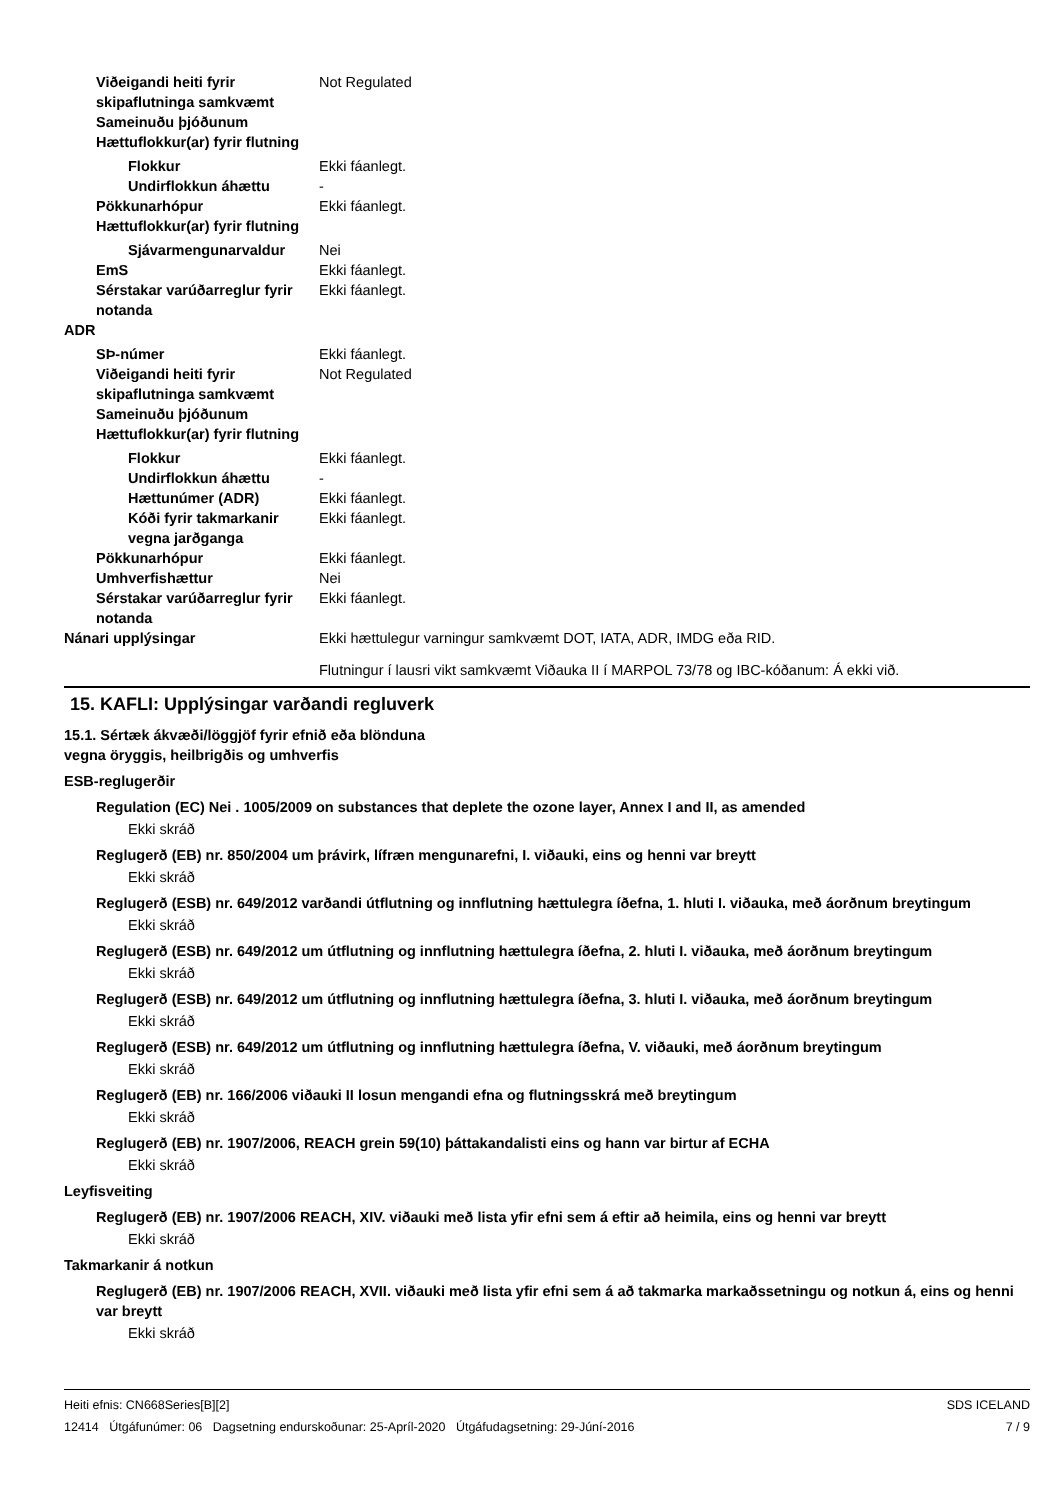Viðeigandi heiti fyrir skipaflutninga samkvæmt Sameinuðu þjóðunum Not Regulated
Hættuflokkur(ar) fyrir flutning
Flokkur Ekki fáanlegt.
Undirflokkun áhættu -
Pökkunarhópur Ekki fáanlegt.
Hættuflokkur(ar) fyrir flutning
Sjávarmengunarvaldur Nei
EmS Ekki fáanlegt.
Sérstakar varúðarreglur fyrir notanda Ekki fáanlegt.
ADR
SÞ-númer Ekki fáanlegt.
Viðeigandi heiti fyrir skipaflutninga samkvæmt Sameinuðu þjóðunum Not Regulated
Hættuflokkur(ar) fyrir flutning
Flokkur Ekki fáanlegt.
Undirflokkun áhættu -
Hættunúmer (ADR) Ekki fáanlegt.
Kóði fyrir takmarkanir vegna jarðganga Ekki fáanlegt.
Pökkunarhópur Ekki fáanlegt.
Umhverfishættur Nei
Sérstakar varúðarreglur fyrir notanda Ekki fáanlegt.
Nánari upplýsingar Ekki hættulegur varningur samkvæmt DOT, IATA, ADR, IMDG eða RID.
Flutningur í lausri vikt samkvæmt Viðauka II í MARPOL 73/78 og IBC-kóðanum: Á ekki við.
15. KAFLI: Upplýsingar varðandi regluverk
15.1. Sértæk ákvæði/löggjöf fyrir efnið eða blönduna
vegna öryggis, heilbrigðis og umhverfis
ESB-reglugerðir
Regulation (EC) Nei . 1005/2009 on substances that deplete the ozone layer, Annex I and II, as amended
Ekki skráð
Reglugerð (EB) nr. 850/2004 um þrávirk, lífræn mengunarefni, I. viðauki, eins og henni var breytt
Ekki skráð
Reglugerð (ESB) nr. 649/2012 varðandi útflutning og innflutning hættulegra íðefna, 1. hluti I. viðauka, með áorðnum breytingum
Ekki skráð
Reglugerð (ESB) nr. 649/2012 um útflutning og innflutning hættulegra íðefna, 2. hluti I. viðauka, með áorðnum breytingum
Ekki skráð
Reglugerð (ESB) nr. 649/2012 um útflutning og innflutning hættulegra íðefna, 3. hluti I. viðauka, með áorðnum breytingum
Ekki skráð
Reglugerð (ESB) nr. 649/2012 um útflutning og innflutning hættulegra íðefna, V. viðauki, með áorðnum breytingum
Ekki skráð
Reglugerð (EB) nr. 166/2006 viðauki II losun mengandi efna og flutningsskrá með breytingum
Ekki skráð
Reglugerð (EB) nr. 1907/2006, REACH grein 59(10) þáttakandalisti eins og hann var birtur af ECHA
Ekki skráð
Leyfisveiting
Reglugerð (EB) nr. 1907/2006 REACH, XIV. viðauki með lista yfir efni sem á eftir að heimila, eins og henni var breytt
Ekki skráð
Takmarkanir á notkun
Reglugerð (EB) nr. 1907/2006 REACH, XVII. viðauki með lista yfir efni sem á að takmarka markaðssetningu og notkun á, eins og henni var breytt
Ekki skráð
Heiti efnis: CN668Series[B][2]
12414 Útgáfunúmer: 06 Dagsetning endurskoðunar: 25-Apríl-2020 Útgáfudagsetning: 29-Júní-2016
SDS ICELAND
7 / 9